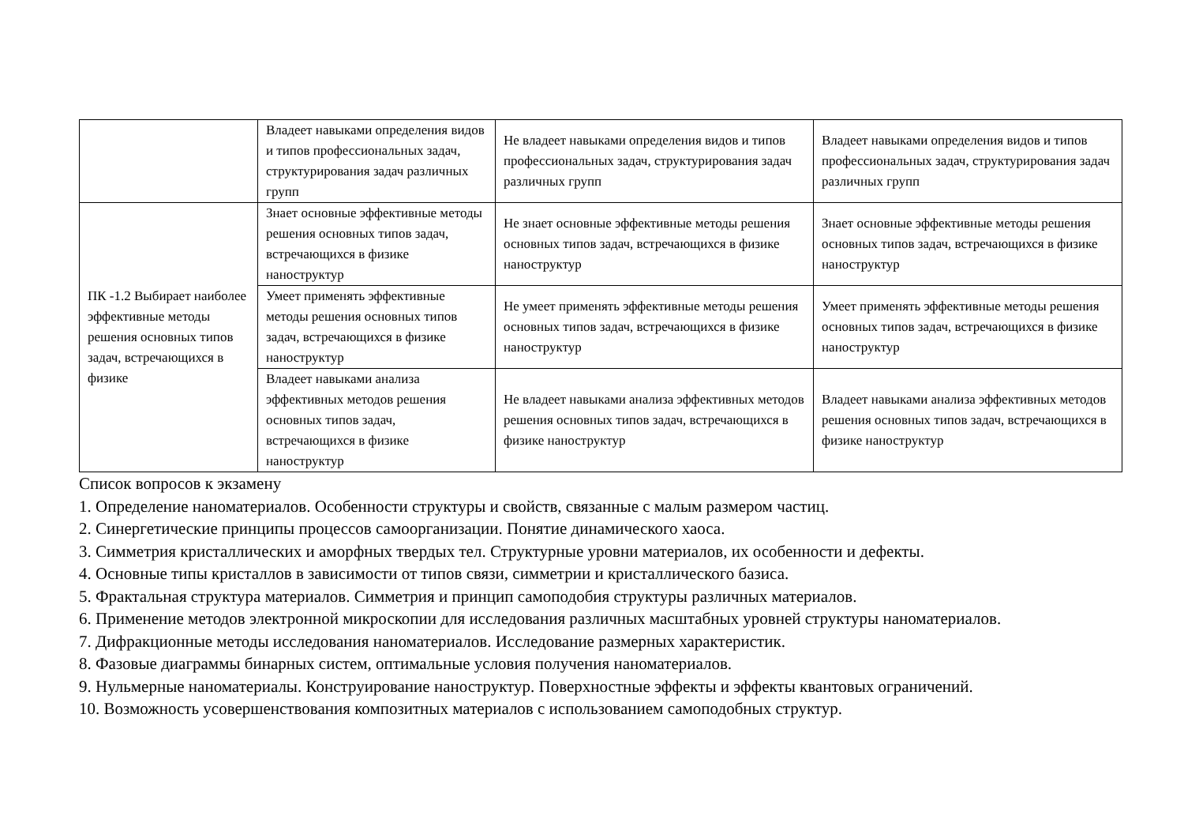| | Владеет навыками определения видов и типов профессиональных задач, структурирования задач различных групп | Не владеет навыками определения видов и типов профессиональных задач, структурирования задач различных групп | Владеет навыками определения видов и типов профессиональных задач, структурирования задач различных групп |
| ПК -1.2 Выбирает наиболее эффективные методы решения основных типов задач, встречающихся в физике | Знает основные эффективные методы решения основных типов задач, встречающихся в физике наноструктур | Не знает основные эффективные методы решения основных типов задач, встречающихся в физике наноструктур | Знает основные эффективные методы решения основных типов задач, встречающихся в физике наноструктур |
| | Умеет применять эффективные методы решения основных типов задач, встречающихся в физике наноструктур | Не умеет применять эффективные методы решения основных типов задач, встречающихся в физике наноструктур | Умеет применять эффективные методы решения основных типов задач, встречающихся в физике наноструктур |
| | Владеет навыками анализа эффективных методов решения основных типов задач, встречающихся в физике наноструктур | Не владеет навыками анализа эффективных методов решения основных типов задач, встречающихся в физике наноструктур | Владеет навыками анализа эффективных методов решения основных типов задач, встречающихся в физике наноструктур |
Список вопросов к экзамену
1. Определение наноматериалов. Особенности структуры и свойств, связанные с малым размером частиц.
2. Синергетические принципы процессов самоорганизации. Понятие динамического хаоса.
3. Симметрия кристаллических и аморфных твердых тел. Структурные уровни материалов, их особенности и дефекты.
4. Основные типы кристаллов в зависимости от типов связи, симметрии и кристаллического базиса.
5. Фрактальная структура материалов. Симметрия и принцип самоподобия структуры различных материалов.
6. Применение методов электронной микроскопии для исследования различных масштабных уровней структуры наноматериалов.
7. Дифракционные методы исследования наноматериалов. Исследование размерных характеристик.
8. Фазовые диаграммы бинарных систем, оптимальные условия получения наноматериалов.
9. Нульмерные наноматериалы. Конструирование наноструктур. Поверхностные эффекты и эффекты квантовых ограничений.
10. Возможность усовершенствования композитных материалов с использованием самоподобных структур.